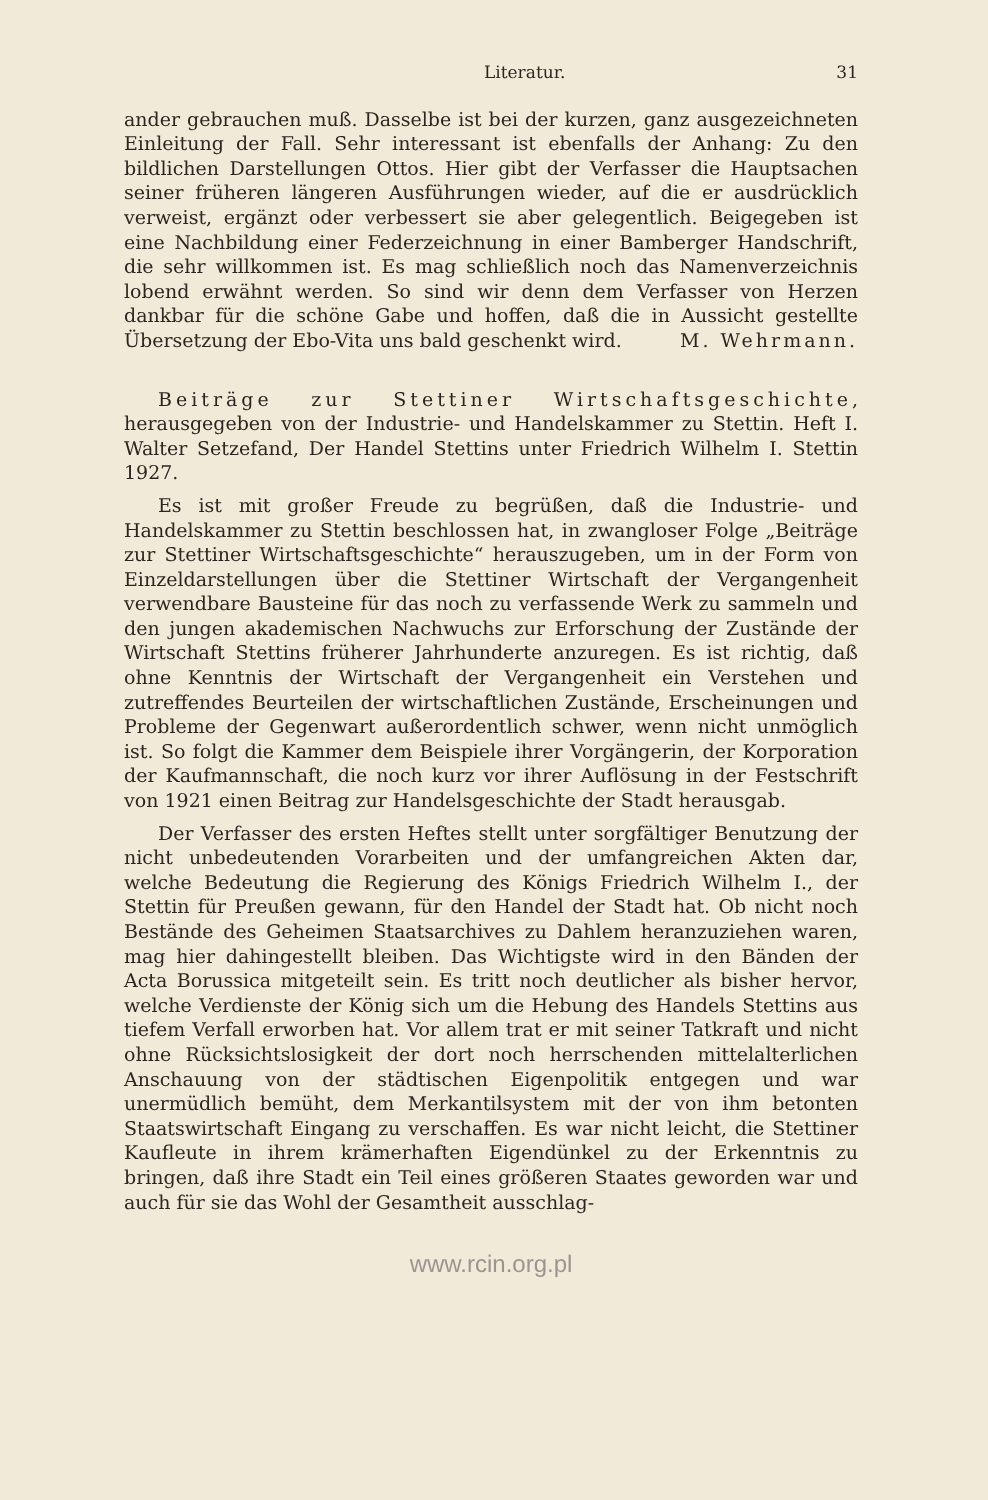Literatur. 31
ander gebrauchen muß. Dasselbe ist bei der kurzen, ganz ausgezeichneten Einleitung der Fall. Sehr interessant ist ebenfalls der Anhang: Zu den bildlichen Darstellungen Ottos. Hier gibt der Verfasser die Hauptsachen seiner früheren längeren Ausführungen wieder, auf die er ausdrücklich verweist, ergänzt oder verbessert sie aber gelegentlich. Beigegeben ist eine Nachbildung einer Federzeichnung in einer Bamberger Handschrift, die sehr willkommen ist. Es mag schließlich noch das Namenverzeichnis lobend erwähnt werden. So sind wir denn dem Verfasser von Herzen dankbar für die schöne Gabe und hoffen, daß die in Aussicht gestellte Übersetzung der Ebo-Vita uns bald geschenkt wird. M. Wehrmann.
Beiträge zur Stettiner Wirtschaftsgeschichte, herausgegeben von der Industrie- und Handelskammer zu Stettin. Heft I. Walter Setzefand, Der Handel Stettins unter Friedrich Wilhelm I. Stettin 1927.
Es ist mit großer Freude zu begrüßen, daß die Industrie- und Handelskammer zu Stettin beschlossen hat, in zwangloser Folge „Beiträge zur Stettiner Wirtschaftsgeschichte“ herauszugeben, um in der Form von Einzeldarstellungen über die Stettiner Wirtschaft der Vergangenheit verwendbare Bausteine für das noch zu verfassende Werk zu sammeln und den jungen akademischen Nachwuchs zur Erforschung der Zustände der Wirtschaft Stettins früherer Jahrhunderte anzuregen. Es ist richtig, daß ohne Kenntnis der Wirtschaft der Vergangenheit ein Verstehen und zutreffendes Beurteilen der wirtschaftlichen Zustände, Erscheinungen und Probleme der Gegenwart außerordentlich schwer, wenn nicht unmöglich ist. So folgt die Kammer dem Beispiele ihrer Vorgängerin, der Korporation der Kaufmannschaft, die noch kurz vor ihrer Auflösung in der Festschrift von 1921 einen Beitrag zur Handelsgeschichte der Stadt herausgab.
Der Verfasser des ersten Heftes stellt unter sorgfältiger Benutzung der nicht unbedeutenden Vorarbeiten und der umfangreichen Akten dar, welche Bedeutung die Regierung des Königs Friedrich Wilhelm I., der Stettin für Preußen gewann, für den Handel der Stadt hat. Ob nicht noch Bestände des Geheimen Staatsarchives zu Dahlem heranzuziehen waren, mag hier dahingestellt bleiben. Das Wichtigste wird in den Bänden der Acta Borussica mitgeteilt sein. Es tritt noch deutlicher als bisher hervor, welche Verdienste der König sich um die Hebung des Handels Stettins aus tiefem Verfall erworben hat. Vor allem trat er mit seiner Tatkraft und nicht ohne Rücksichtslosigkeit der dort noch herrschenden mittelalterlichen Anschauung von der städtischen Eigenpolitik entgegen und war unermüdlich bemüht, dem Merkantilsystem mit der von ihm betonten Staatswirtschaft Eingang zu verschaffen. Es war nicht leicht, die Stettiner Kaufleute in ihrem krämerhaften Eigendünkel zu der Erkenntnis zu bringen, daß ihre Stadt ein Teil eines größeren Staates geworden war und auch für sie das Wohl der Gesamtheit ausschlag-
www.rcin.org.pl